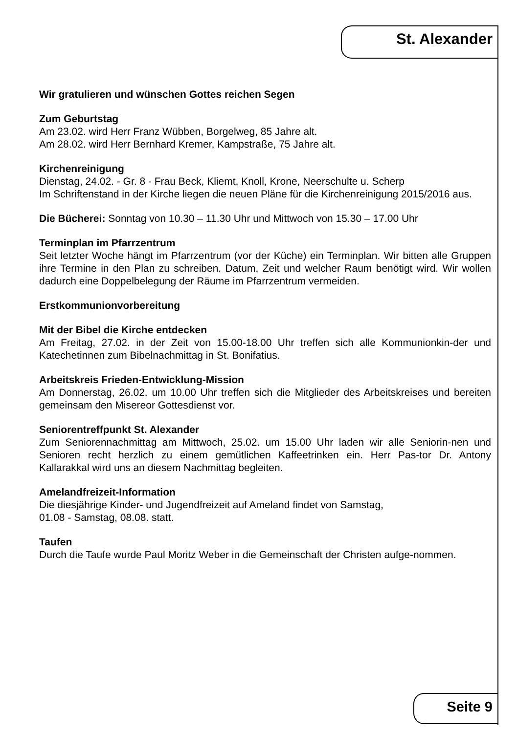St. Alexander
Wir gratulieren und wünschen Gottes reichen Segen
Zum Geburtstag
Am 23.02. wird Herr Franz Wübben, Borgelweg, 85 Jahre alt.
Am 28.02. wird Herr Bernhard Kremer, Kampstraße, 75 Jahre alt.
Kirchenreinigung
Dienstag, 24.02. - Gr. 8 - Frau Beck, Kliemt, Knoll, Krone, Neerschulte u. Scherp
Im Schriftenstand in der Kirche liegen die neuen Pläne für die Kirchenreinigung 2015/2016 aus.
Die Bücherei: Sonntag von 10.30 – 11.30 Uhr und Mittwoch von 15.30 – 17.00 Uhr
Terminplan im Pfarrzentrum
Seit letzter Woche hängt im Pfarrzentrum (vor der Küche) ein Terminplan. Wir bitten alle Gruppen ihre Termine in den Plan zu schreiben. Datum, Zeit und welcher Raum benötigt wird. Wir wollen dadurch eine Doppelbelegung der Räume im Pfarrzentrum vermeiden.
Erstkommunionvorbereitung
Mit der Bibel die Kirche entdecken
Am Freitag, 27.02. in der Zeit von 15.00-18.00 Uhr treffen sich alle Kommunionkin-der und Katechetinnen zum Bibelnachmittag in St. Bonifatius.
Arbeitskreis Frieden-Entwicklung-Mission
Am Donnerstag, 26.02. um 10.00 Uhr treffen sich die Mitglieder des Arbeitskreises und bereiten gemeinsam den Misereor Gottesdienst vor.
Seniorentreffpunkt St. Alexander
Zum Seniorennachmittag am Mittwoch, 25.02. um 15.00 Uhr laden wir alle Seniorin-nen und Senioren recht herzlich zu einem gemütlichen Kaffeetrinken ein. Herr Pas-tor Dr. Antony Kallarakkal wird uns an diesem Nachmittag begleiten.
Amelandfreizeit-Information
Die diesjährige Kinder- und Jugendfreizeit auf Ameland findet von Samstag,
01.08 - Samstag, 08.08. statt.
Taufen
Durch die Taufe wurde Paul Moritz Weber in die Gemeinschaft der Christen aufge-nommen.
Seite 9